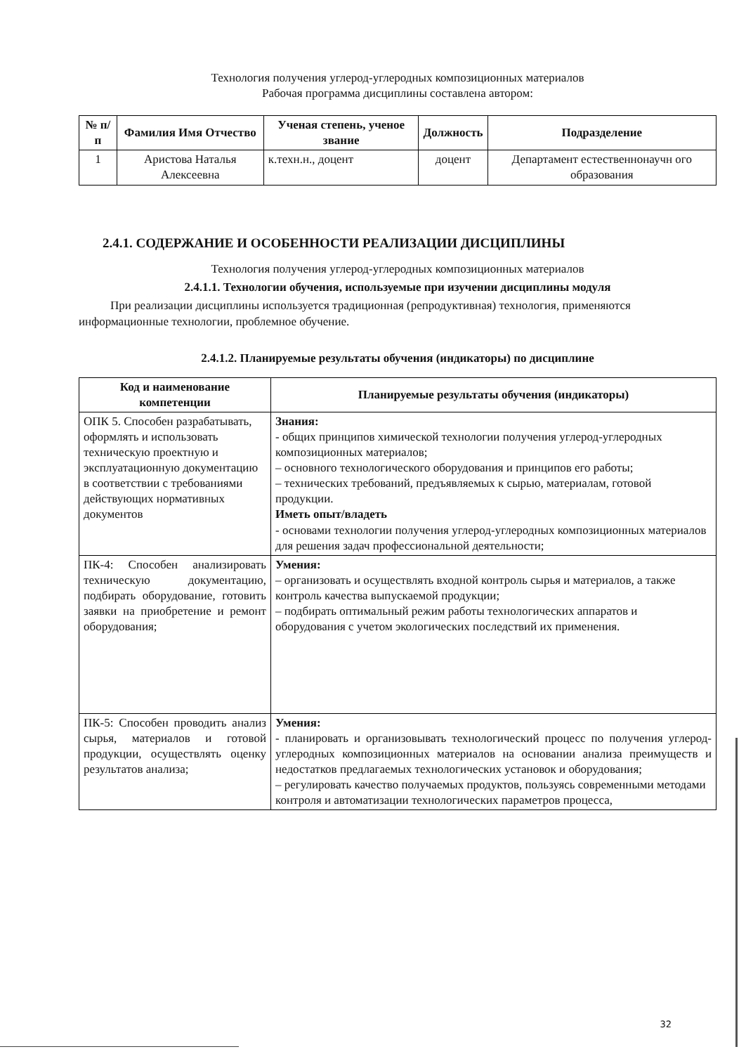Технология получения углерод-углеродных композиционных материалов
Рабочая программа дисциплины составлена автором:
| № п/п | Фамилия Имя Отчество | Ученая степень, ученое звание | Должность | Подразделение |
| --- | --- | --- | --- | --- |
| 1 | Аристова Наталья Алексеевна | к.техн.н., доцент | доцент | Департамент естественнонаучн ого образования |
2.4.1. СОДЕРЖАНИЕ И ОСОБЕННОСТИ РЕАЛИЗАЦИИ ДИСЦИПЛИНЫ
Технология получения углерод-углеродных композиционных материалов
2.4.1.1. Технологии обучения, используемые при изучении дисциплины модуля
При реализации дисциплины используется традиционная (репродуктивная) технология, применяются информационные технологии, проблемное обучение.
2.4.1.2. Планируемые результаты обучения (индикаторы) по дисциплине
| Код и наименование компетенции | Планируемые результаты обучения (индикаторы) |
| --- | --- |
| ОПК 5. Способен разрабатывать, оформлять и использовать техническую проектную и эксплуатационную документацию в соответствии с требованиями действующих нормативных документов | Знания: - общих принципов химической технологии получения углерод-углеродных композиционных материалов; – основного технологического оборудования и принципов его работы; – технических требований, предъявляемых к сырью, материалам, готовой продукции. Иметь опыт/владеть - основами технологии получения углерод-углеродных композиционных материалов для решения задач профессиональной деятельности; |
| ПК-4: Способен анализировать техническую документацию, подбирать оборудование, готовить заявки на приобретение и ремонт оборудования; | Умения: – организовать и осуществлять входной контроль сырья и материалов, а также контроль качества выпускаемой продукции; – подбирать оптимальный режим работы технологических аппаратов и оборудования с учетом экологических последствий их применения. |
| ПК-5: Способен проводить анализ сырья, материалов и готовой продукции, осуществлять оценку результатов анализа; | Умения: - планировать и организовывать технологический процесс по получения углерод-углеродных композиционных материалов на основании анализа преимуществ и недостатков предлагаемых технологических установок и оборудования; – регулировать качество получаемых продуктов, пользуясь современными методами контроля и автоматизации технологических параметров процесса, |
32